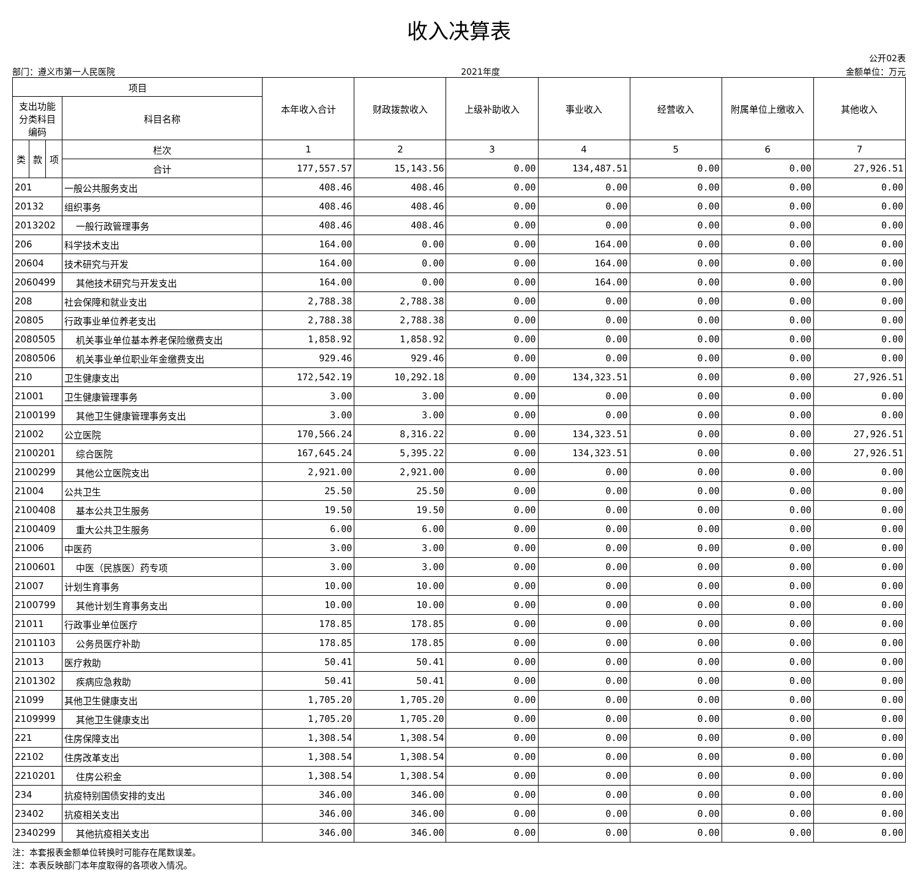收入决算表
公开02表
部门：遵义市第一人民医院 2021年度 金额单位：万元
| 项目 | | | | 本年收入合计 | 财政拨款收入 | 上级补助收入 | 事业收入 | 经营收入 | 附属单位上缴收入 | 其他收入 |
| --- | --- | --- | --- | --- | --- | --- | --- | --- | --- | --- |
| 支出功能分类科目编码 | | | 科目名称 | | | | | | | |
| 类 | 款 | 项 | 栏次 | 1 | 2 | 3 | 4 | 5 | 6 | 7 |
| | | | 合计 | 177,557.57 | 15,143.56 | 0.00 | 134,487.51 | 0.00 | 0.00 | 27,926.51 |
| 201 | | | 一般公共服务支出 | 408.46 | 408.46 | 0.00 | 0.00 | 0.00 | 0.00 | 0.00 |
| 20132 | | | 组织事务 | 408.46 | 408.46 | 0.00 | 0.00 | 0.00 | 0.00 | 0.00 |
| 2013202 | | | 一般行政管理事务 | 408.46 | 408.46 | 0.00 | 0.00 | 0.00 | 0.00 | 0.00 |
| 206 | | | 科学技术支出 | 164.00 | 0.00 | 0.00 | 164.00 | 0.00 | 0.00 | 0.00 |
| 20604 | | | 技术研究与开发 | 164.00 | 0.00 | 0.00 | 164.00 | 0.00 | 0.00 | 0.00 |
| 2060499 | | | 其他技术研究与开发支出 | 164.00 | 0.00 | 0.00 | 164.00 | 0.00 | 0.00 | 0.00 |
| 208 | | | 社会保障和就业支出 | 2,788.38 | 2,788.38 | 0.00 | 0.00 | 0.00 | 0.00 | 0.00 |
| 20805 | | | 行政事业单位养老支出 | 2,788.38 | 2,788.38 | 0.00 | 0.00 | 0.00 | 0.00 | 0.00 |
| 2080505 | | | 机关事业单位基本养老保险缴费支出 | 1,858.92 | 1,858.92 | 0.00 | 0.00 | 0.00 | 0.00 | 0.00 |
| 2080506 | | | 机关事业单位职业年金缴费支出 | 929.46 | 929.46 | 0.00 | 0.00 | 0.00 | 0.00 | 0.00 |
| 210 | | | 卫生健康支出 | 172,542.19 | 10,292.18 | 0.00 | 134,323.51 | 0.00 | 0.00 | 27,926.51 |
| 21001 | | | 卫生健康管理事务 | 3.00 | 3.00 | 0.00 | 0.00 | 0.00 | 0.00 | 0.00 |
| 2100199 | | | 其他卫生健康管理事务支出 | 3.00 | 3.00 | 0.00 | 0.00 | 0.00 | 0.00 | 0.00 |
| 21002 | | | 公立医院 | 170,566.24 | 8,316.22 | 0.00 | 134,323.51 | 0.00 | 0.00 | 27,926.51 |
| 2100201 | | | 综合医院 | 167,645.24 | 5,395.22 | 0.00 | 134,323.51 | 0.00 | 0.00 | 27,926.51 |
| 2100299 | | | 其他公立医院支出 | 2,921.00 | 2,921.00 | 0.00 | 0.00 | 0.00 | 0.00 | 0.00 |
| 21004 | | | 公共卫生 | 25.50 | 25.50 | 0.00 | 0.00 | 0.00 | 0.00 | 0.00 |
| 2100408 | | | 基本公共卫生服务 | 19.50 | 19.50 | 0.00 | 0.00 | 0.00 | 0.00 | 0.00 |
| 2100409 | | | 重大公共卫生服务 | 6.00 | 6.00 | 0.00 | 0.00 | 0.00 | 0.00 | 0.00 |
| 21006 | | | 中医药 | 3.00 | 3.00 | 0.00 | 0.00 | 0.00 | 0.00 | 0.00 |
| 2100601 | | | 中医（民族医）药专项 | 3.00 | 3.00 | 0.00 | 0.00 | 0.00 | 0.00 | 0.00 |
| 21007 | | | 计划生育事务 | 10.00 | 10.00 | 0.00 | 0.00 | 0.00 | 0.00 | 0.00 |
| 2100799 | | | 其他计划生育事务支出 | 10.00 | 10.00 | 0.00 | 0.00 | 0.00 | 0.00 | 0.00 |
| 21011 | | | 行政事业单位医疗 | 178.85 | 178.85 | 0.00 | 0.00 | 0.00 | 0.00 | 0.00 |
| 2101103 | | | 公务员医疗补助 | 178.85 | 178.85 | 0.00 | 0.00 | 0.00 | 0.00 | 0.00 |
| 21013 | | | 医疗救助 | 50.41 | 50.41 | 0.00 | 0.00 | 0.00 | 0.00 | 0.00 |
| 2101302 | | | 疾病应急救助 | 50.41 | 50.41 | 0.00 | 0.00 | 0.00 | 0.00 | 0.00 |
| 21099 | | | 其他卫生健康支出 | 1,705.20 | 1,705.20 | 0.00 | 0.00 | 0.00 | 0.00 | 0.00 |
| 2109999 | | | 其他卫生健康支出 | 1,705.20 | 1,705.20 | 0.00 | 0.00 | 0.00 | 0.00 | 0.00 |
| 221 | | | 住房保障支出 | 1,308.54 | 1,308.54 | 0.00 | 0.00 | 0.00 | 0.00 | 0.00 |
| 22102 | | | 住房改革支出 | 1,308.54 | 1,308.54 | 0.00 | 0.00 | 0.00 | 0.00 | 0.00 |
| 2210201 | | | 住房公积金 | 1,308.54 | 1,308.54 | 0.00 | 0.00 | 0.00 | 0.00 | 0.00 |
| 234 | | | 抗疫特别国债安排的支出 | 346.00 | 346.00 | 0.00 | 0.00 | 0.00 | 0.00 | 0.00 |
| 23402 | | | 抗疫相关支出 | 346.00 | 346.00 | 0.00 | 0.00 | 0.00 | 0.00 | 0.00 |
| 2340299 | | | 其他抗疫相关支出 | 346.00 | 346.00 | 0.00 | 0.00 | 0.00 | 0.00 | 0.00 |
注：本套报表金额单位转换时可能存在尾数误差。
注：本表反映部门本年度取得的各项收入情况。